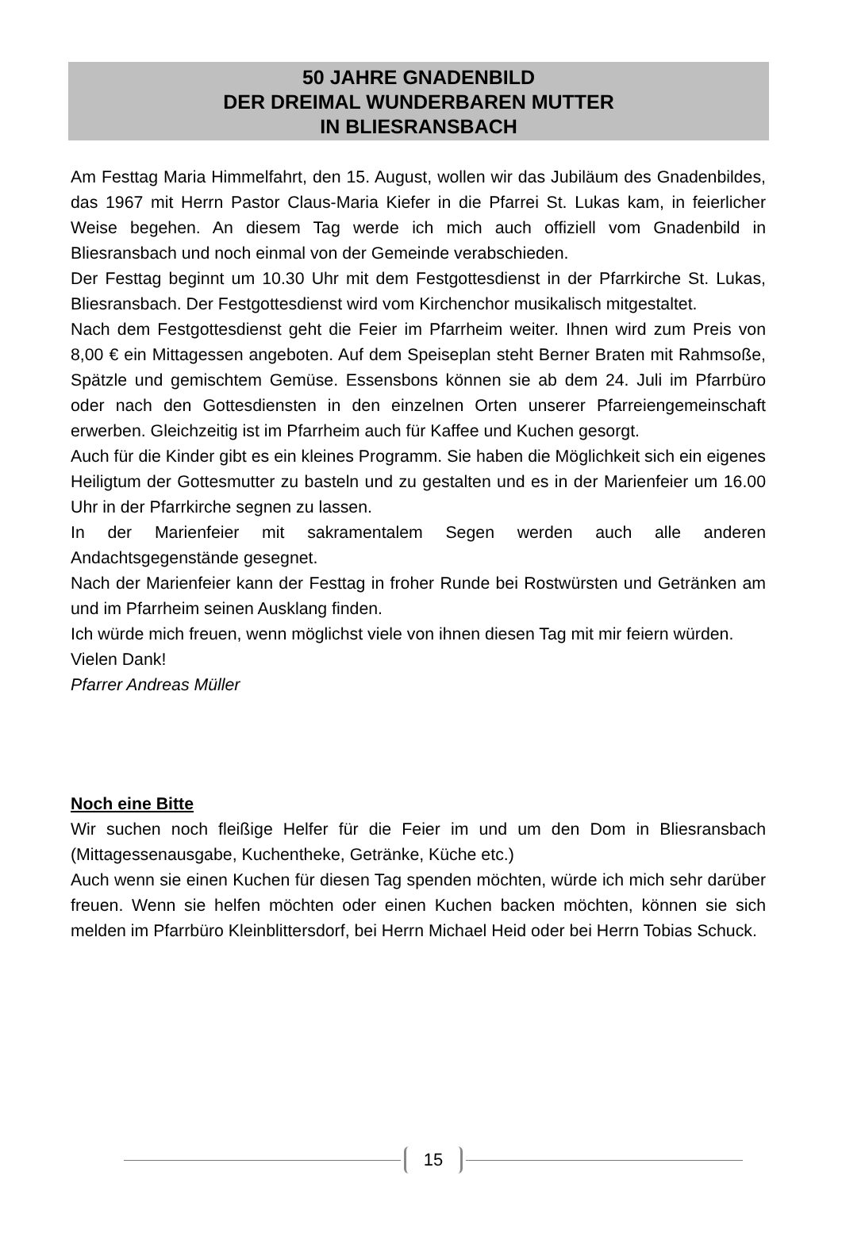50 JAHRE GNADENBILD
DER DREIMAL WUNDERBAREN MUTTER
IN BLIESRANSBACH
Am Festtag Maria Himmelfahrt, den 15. August, wollen wir das Jubiläum des Gnadenbildes, das 1967 mit Herrn Pastor Claus-Maria Kiefer in die Pfarrei St. Lukas kam, in feierlicher Weise begehen. An diesem Tag werde ich mich auch offiziell vom Gnadenbild in Bliesransbach und noch einmal von der Gemeinde verabschieden.
Der Festtag beginnt um 10.30 Uhr mit dem Festgottesdienst in der Pfarrkirche St. Lukas, Bliesransbach. Der Festgottesdienst wird vom Kirchenchor musikalisch mitgestaltet.
Nach dem Festgottesdienst geht die Feier im Pfarrheim weiter. Ihnen wird zum Preis von 8,00 € ein Mittagessen angeboten. Auf dem Speiseplan steht Berner Braten mit Rahmsoße, Spätzle und gemischtem Gemüse. Essensbons können sie ab dem 24. Juli im Pfarrbüro oder nach den Gottesdiensten in den einzelnen Orten unserer Pfarreiengemeinschaft erwerben. Gleichzeitig ist im Pfarrheim auch für Kaffee und Kuchen gesorgt.
Auch für die Kinder gibt es ein kleines Programm. Sie haben die Möglichkeit sich ein eigenes Heiligtum der Gottesmutter zu basteln und zu gestalten und es in der Marienfeier um 16.00 Uhr in der Pfarrkirche segnen zu lassen.
In der Marienfeier mit sakramentalem Segen werden auch alle anderen Andachtsgegenstände gesegnet.
Nach der Marienfeier kann der Festtag in froher Runde bei Rostwürsten und Getränken am und im Pfarrheim seinen Ausklang finden.
Ich würde mich freuen, wenn möglichst viele von ihnen diesen Tag mit mir feiern würden.
Vielen Dank!
Pfarrer Andreas Müller
Noch eine Bitte
Wir suchen noch fleißige Helfer für die Feier im und um den Dom in Bliesransbach (Mittagessenausgabe, Kuchentheke, Getränke, Küche etc.)
Auch wenn sie einen Kuchen für diesen Tag spenden möchten, würde ich mich sehr darüber freuen. Wenn sie helfen möchten oder einen Kuchen backen möchten, können sie sich melden im Pfarrbüro Kleinblittersdorf, bei Herrn Michael Heid oder bei Herrn Tobias Schuck.
15